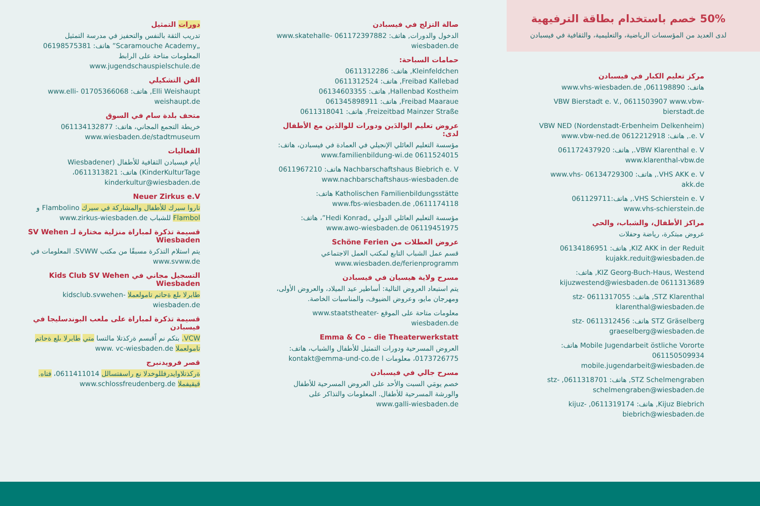دورات التمثيل
تدريب الثقة بالنفس والتحفيز في مدرسة التمثيل „Scaramouche Academy” هاتف: 06198575381 المعلومات متاحة على الرابط www.jugendschauspielschule.de
الفن التشكيلي
Elli Weishaupt, هاتف: 01705366068 www.elli-weishaupt.de
متحف بلدة سام في السوق
خريطة التجمع المجاني، هاتف: 061134132877 www.wiesbaden.de/stadtmuseum
الفعاليات
أيام فيسبادن الثقافية للأطفال (Wiesbadener KinderKulturTage) هاتف: 0611313821، kinderkultur@wiesbaden.de
Neuer Zirkus e.V
تاروا سيرك للأطفال والمشاركة في سيرك Flambolino و Flambol للشباب www.zirkus-wiesbaden.de
قسيمة تذكرة لمباراة منزلية مختارة لـ SV Wehen Wiesbaden
يتم استلام التذكرة مسبقًا من مكتب SVWW. المعلومات في www.svww.de
التسجيل مجاني في Kids Club SV Wehen Wiesbaden
طابرلا ىلع ةحاتم تامولعملا kidsclub.svwehen-wiesbaden.de
قسيمة تذكرة لمباراة على ملعب البوندسليجا في فيسبادن
VCW. بتكم نم اًقبسم ةركذتلا مالتسا متي طابرلا ىلع ةحاتم تامولعملا www. vc-wiesbaden.de
قصر فرويدنبرج
ةركذتلاوايدرفللوخدلا نع راسفتسالل 0611411014، فتاه. قيقيفملا www.schlossfreudenberg.de
صالة التزلج في فيسبادن
الدخول والدورات, هاتف: 061172397882 www.skatehalle-wiesbaden.de
حمامات السباحة:
Kleinfeldchen, هاتف: 0611312286
Freibad Kallebad, هاتف: 0611312524
Hallenbad Kostheim, هاتف: 06134603355
Freibad Maaraue, هاتف: 061345898911
Freizeitbad Mainzer Straße, هاتف: 0611318041
عروض تعليم الوالدَين ودورات للوالدَين مع الأطفال لدى:
مؤسسة التعليم العائلي الإنجيلي في العمادة في فيسبادن، هاتف: 0611524015 www.familienbildung-wi.de
Nachbarschaftshaus Biebrich e. V هاتف: 0611967210 www.nachbarschaftshaus-wiesbaden.de
Katholischen Familienbildungsstätte هاتف: 0611174118, www.fbs-wiesbaden.de
مؤسسة التعليم العائلي الدولي „Hedi Konrad”، هاتف: 06119451975 www.awo-wiesbaden.de
عروض العطلات من Schöne Ferien
قسم عمل الشباب التابع لمكتب العمل الاجتماعي www.wiesbaden.de/ferienprogramm
مسرح ولاية هيسيان في فيسبادن
يتم استبعاد العروض التالية: أساطير عيد الميلاد، والعروض الأولى، ومهرجان مايو، وعروض الضيوف، والمناسبات الخاصة.
معلومات متاحة على الموقع www.staatstheater-wiesbaden.de
Emma & Co – die Theaterwerkstatt
العروض المسرحية ودورات التمثيل للأطفال والشباب، هاتف: 0173726775، معلومات ا kontakt@emma-und-co.de
مسرح جالي في فيسبادن
خصم يومَي السبت والأحد على العروض المسرحية للأطفال والورشة المسرحية للأطفال. المعلومات والتذاكر على www.galli-wiesbaden.de
50% خصم باستخدام بطاقة الترفيهية
لدى العديد من المؤسسات الرياضية، والتعليمية، والثقافية في فيسبادن
مركز تعليم الكبار في فيسبادن
هاتف: 061198890, www.vhs-wiesbaden.de
VBW Bierstadt e. V., 0611503907 www.vbw-bierstadt.de
VBW NED (Nordenstadt-Erbenheim Delkenheim) e. V., هاتف: 0612212918 www.vbw-ned.de
VBW Klarenthal e. V., هاتف: 061172437920 www.klarenthal-vbw.de
VHS AKK e. V., هاتف: 06134729300 www.vhs-akk.de
VHS Schierstein e. V., هاتف:061129711 www.vhs-schierstein.de
مراكز الأطفال، والشباب، والحي
عروض مبتكرة، رياضة وحفلات
KIZ AKK in der Reduit, هاتف: 06134186951 kujakk.reduit@wiesbaden.de
KIZ Georg-Buch-Haus, Westend, هاتف: 0611313689 kijuzwestend@wiesbaden.de
STZ Klarenthal, هاتف: 0611317055 stz-klarenthal@wiesbaden.de
STZ Gräselberg هاتف: 0611312456 stz-graeselberg@wiesbaden.de
Mobile Jugendarbeit östliche Vororte هاتف: 061150509934 mobile.jugendarbeit@wiesbaden.de
STZ Schelmengraben, هاتف: 0611318701, stz-schelmengraben@wiesbaden.de
Kijuz Biebrich, هاتف: 0611319174, kijuz-biebrich@wiesbaden.de